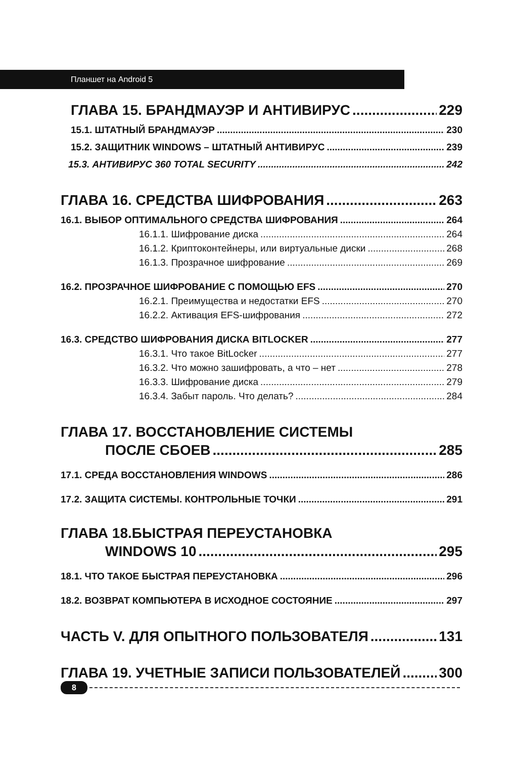Планшет на Android 5
ГЛАВА 15. БРАНДМАУЭР И АНТИВИРУС 229
15.1. ШТАТНЫЙ БРАНДМАУЭР 230
15.2. ЗАЩИТНИК WINDOWS – ШТАТНЫЙ АНТИВИРУС 239
15.3. АНТИВИРУС 360 TOTAL SECURITY 242
ГЛАВА 16. СРЕДСТВА ШИФРОВАНИЯ 263
16.1. ВЫБОР ОПТИМАЛЬНОГО СРЕДСТВА ШИФРОВАНИЯ 264
16.1.1. Шифрование диска 264
16.1.2. Криптоконтейнеры, или виртуальные диски 268
16.1.3. Прозрачное шифрование 269
16.2. ПРОЗРАЧНОЕ ШИФРОВАНИЕ С ПОМОЩЬЮ EFS 270
16.2.1. Преимущества и недостатки EFS 270
16.2.2. Активация EFS-шифрования 272
16.3. СРЕДСТВО ШИФРОВАНИЯ ДИСКА BITLOCKER 277
16.3.1. Что такое BitLocker 277
16.3.2. Что можно зашифровать, а что – нет 278
16.3.3. Шифрование диска 279
16.3.4. Забыт пароль. Что делать? 284
ГЛАВА 17. ВОССТАНОВЛЕНИЕ СИСТЕМЫ
ПОСЛЕ СБОЕВ 285
17.1. СРЕДА ВОССТАНОВЛЕНИЯ WINDOWS 286
17.2. ЗАЩИТА СИСТЕМЫ. КОНТРОЛЬНЫЕ ТОЧКИ 291
ГЛАВА 18.БЫСТРАЯ ПЕРЕУСТАНОВКА
WINDOWS 10 295
18.1. ЧТО ТАКОЕ БЫСТРАЯ ПЕРЕУСТАНОВКА 296
18.2. ВОЗВРАТ КОМПЬЮТЕРА В ИСХОДНОЕ СОСТОЯНИЕ 297
ЧАСТЬ V. ДЛЯ ОПЫТНОГО ПОЛЬЗОВАТЕЛЯ 131
ГЛАВА 19. УЧЕТНЫЕ ЗАПИСИ ПОЛЬЗОВАТЕЛЕЙ 300
8